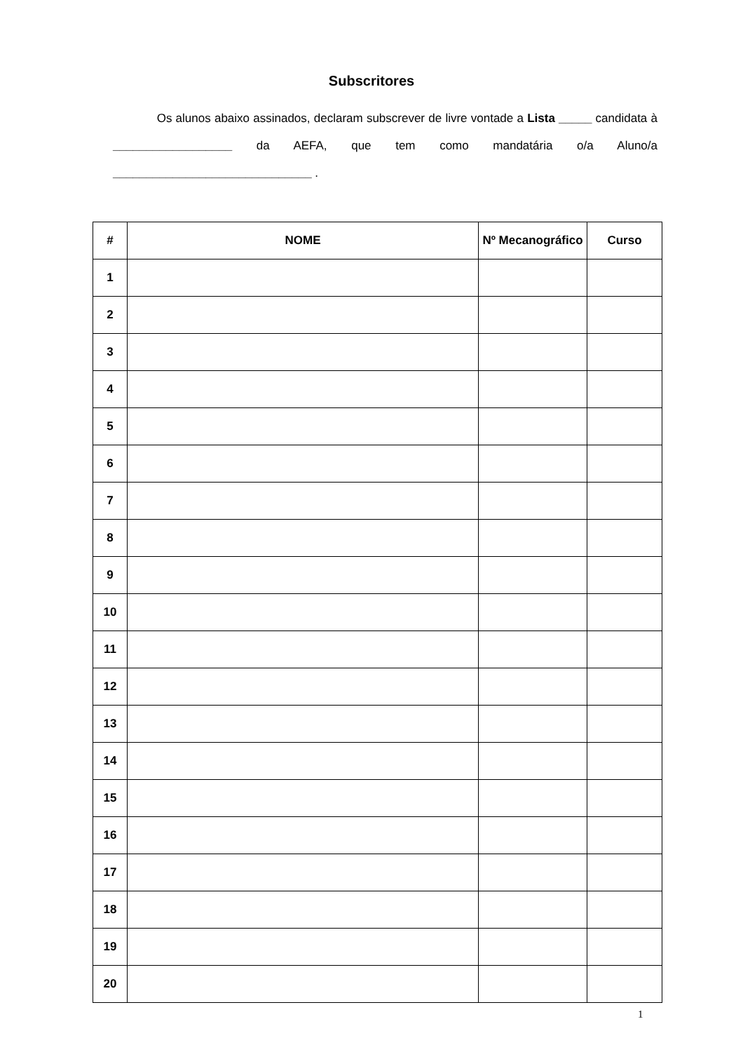Subscritores
Os alunos abaixo assinados, declaram subscrever de livre vontade a Lista _____ candidata à __________________ da AEFA, que tem como mandatária o/a Aluno/a ______________________________ .
| # | NOME | Nº Mecanográfico | Curso |
| --- | --- | --- | --- |
| 1 | | | |
| 2 | | | |
| 3 | | | |
| 4 | | | |
| 5 | | | |
| 6 | | | |
| 7 | | | |
| 8 | | | |
| 9 | | | |
| 10 | | | |
| 11 | | | |
| 12 | | | |
| 13 | | | |
| 14 | | | |
| 15 | | | |
| 16 | | | |
| 17 | | | |
| 18 | | | |
| 19 | | | |
| 20 | | | |
1